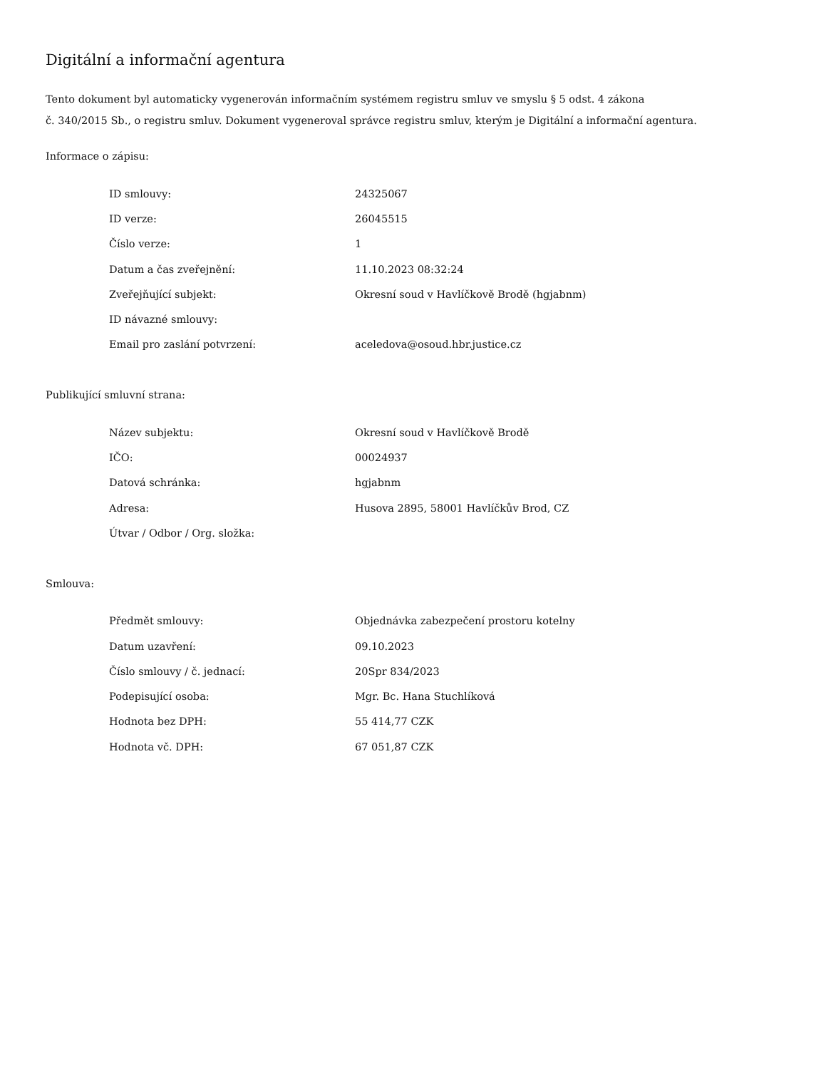Digitální a informační agentura
Tento dokument byl automaticky vygenerován informačním systémem registru smluv ve smyslu § 5 odst. 4 zákona
č. 340/2015 Sb., o registru smluv. Dokument vygeneroval správce registru smluv, kterým je Digitální a informační agentura.
Informace o zápisu:
| ID smlouvy: | 24325067 |
| ID verze: | 26045515 |
| Číslo verze: | 1 |
| Datum a čas zveřejnění: | 11.10.2023 08:32:24 |
| Zveřejňující subjekt: | Okresní soud v Havlíčkově Brodě (hgjabnm) |
| ID návazné smlouvy: | |
| Email pro zaslání potvrzení: | aceledova@osoud.hbr.justice.cz |
Publikující smluvní strana:
| Název subjektu: | Okresní soud v Havlíčkově Brodě |
| IČO: | 00024937 |
| Datová schránka: | hgjabnm |
| Adresa: | Husova 2895, 58001 Havlíčkův Brod, CZ |
| Útvar / Odbor / Org. složka: | |
Smlouva:
| Předmět smlouvy: | Objednávka zabezpečení prostoru kotelny |
| Datum uzavření: | 09.10.2023 |
| Číslo smlouvy / č. jednací: | 20Spr 834/2023 |
| Podepisující osoba: | Mgr. Bc. Hana Stuchlíková |
| Hodnota bez DPH: | 55 414,77 CZK |
| Hodnota vč. DPH: | 67 051,87 CZK |